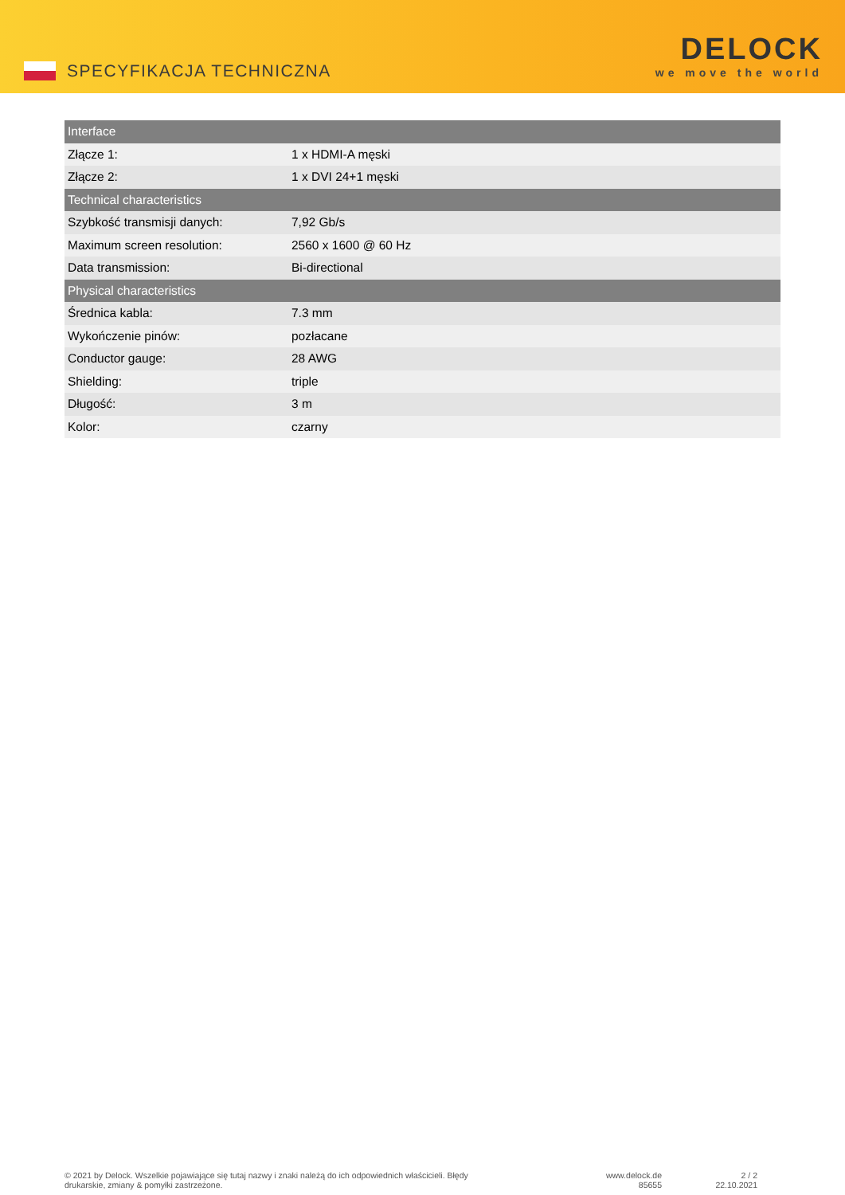SPECYFIKACJA TECHNICZNA
DELOCK
we move the world
| Interface | |
| --- | --- |
| Złącze 1: | 1 x HDMI-A męski |
| Złącze 2: | 1 x DVI 24+1 męski |
| Technical characteristics | |
| Szybkość transmisji danych: | 7,92 Gb/s |
| Maximum screen resolution: | 2560 x 1600 @ 60 Hz |
| Data transmission: | Bi-directional |
| Physical characteristics | |
| Średnica kabla: | 7.3 mm |
| Wykończenie pinów: | pozłacane |
| Conductor gauge: | 28 AWG |
| Shielding: | triple |
| Długość: | 3 m |
| Kolor: | czarny |
© 2021 by Delock. Wszelkie pojawiające się tutaj nazwy i znaki należą do ich odpowiednich właścicieli. Błędy drukarskie, zmiany & pomyłki zastrzeżone.
www.delock.de
85655
2 / 2
22.10.2021